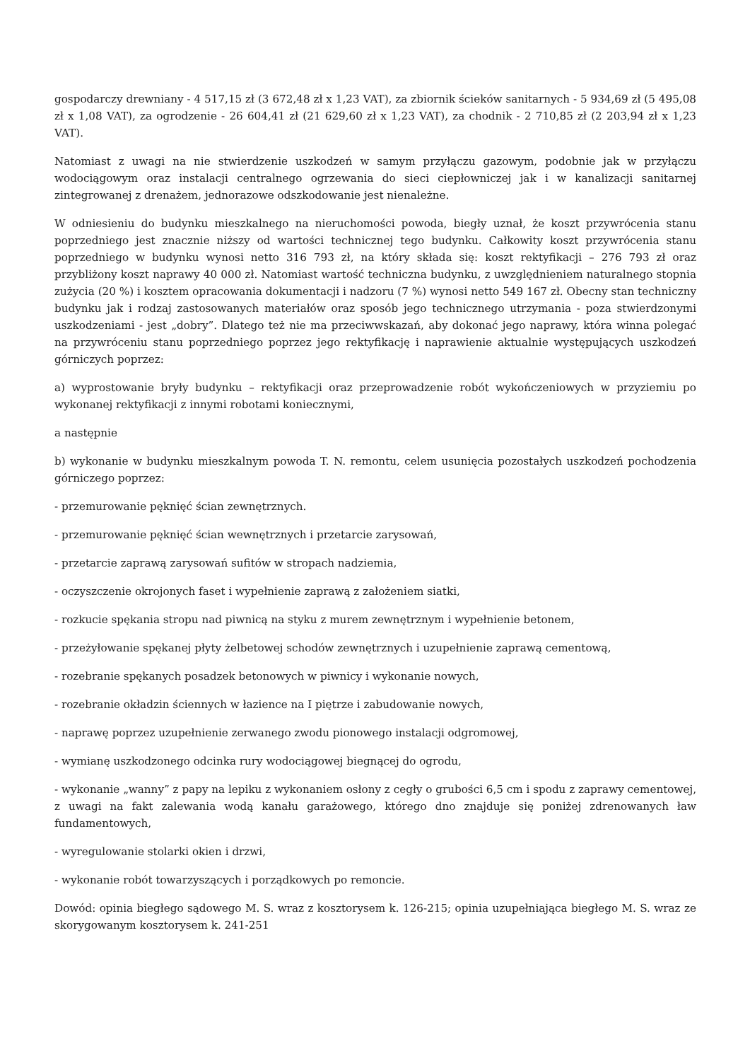gospodarczy drewniany - 4 517,15 zł (3 672,48 zł x 1,23 VAT), za zbiornik ścieków sanitarnych - 5 934,69 zł (5 495,08 zł x 1,08 VAT), za ogrodzenie - 26 604,41 zł (21 629,60 zł x 1,23 VAT), za chodnik - 2 710,85 zł (2 203,94 zł x 1,23 VAT).
Natomiast z uwagi na nie stwierdzenie uszkodzeń w samym przyłączu gazowym, podobnie jak w przyłączu wodociągowym oraz instalacji centralnego ogrzewania do sieci ciepłowniczej jak i w kanalizacji sanitarnej zintegrowanej z drenażem, jednorazowe odszkodowanie jest nienależne.
W odniesieniu do budynku mieszkalnego na nieruchomości powoda, biegły uznał, że koszt przywrócenia stanu poprzedniego jest znacznie niższy od wartości technicznej tego budynku. Całkowity koszt przywrócenia stanu poprzedniego w budynku wynosi netto 316 793 zł, na który składa się: koszt rektyfikacji – 276 793 zł oraz przybliżony koszt naprawy 40 000 zł. Natomiast wartość techniczna budynku, z uwzględnieniem naturalnego stopnia zużycia (20 %) i kosztem opracowania dokumentacji i nadzoru (7 %) wynosi netto 549 167 zł. Obecny stan techniczny budynku jak i rodzaj zastosowanych materiałów oraz sposób jego technicznego utrzymania - poza stwierdzonymi uszkodzeniami - jest „dobry”. Dlatego też nie ma przeciwwskazań, aby dokonać jego naprawy, która winna polegać na przywróceniu stanu poprzedniego poprzez jego rektyfikację i naprawienie aktualnie występujących uszkodzeń górniczych poprzez:
a) wyprostowanie bryły budynku – rektyfikacji oraz przeprowadzenie robót wykończeniowych w przyziemiu po wykonanej rektyfikacji z innymi robotami koniecznymi,
a następnie
b) wykonanie w budynku mieszkalnym powoda T. N. remontu, celem usunięcia pozostałych uszkodzeń pochodzenia górniczego poprzez:
- przemurowanie pęknięć ścian zewnętrznych.
- przemurowanie pęknięć ścian wewnętrznych i przetarcie zarysowań,
- przetarcie zaprawą zarysowań sufitów w stropach nadziemia,
- oczyszczenie okrojonych faset i wypełnienie zaprawą z założeniem siatki,
- rozkucie spękania stropu nad piwnicą na styku z murem zewnętrznym i wypełnienie betonem,
- przeżyłowanie spękanej płyty żelbetowej schodów zewnętrznych i uzupełnienie zaprawą cementową,
- rozebranie spękanych posadzek betonowych w piwnicy i wykonanie nowych,
- rozebranie okładzin ściennych w łazience na I piętrze i zabudowanie nowych,
- naprawę poprzez uzupełnienie zerwanego zwodu pionowego instalacji odgromowej,
- wymianę uszkodzonego odcinka rury wodociągowej biegnącej do ogrodu,
- wykonanie „wanny” z papy na lepiku z wykonaniem osłony z cegły o grubości 6,5 cm i spodu z zaprawy cementowej, z uwagi na fakt zalewania wodą kanału garażowego, którego dno znajduje się poniżej zdrenowanych ław fundamentowych,
- wyregulowanie stolarki okien i drzwi,
- wykonanie robót towarzyszących i porządkowych po remoncie.
Dowód: opinia biegłego sądowego M. S. wraz z kosztorysem k. 126-215; opinia uzupełniająca biegłego M. S. wraz ze skorygowanym kosztorysem k. 241-251